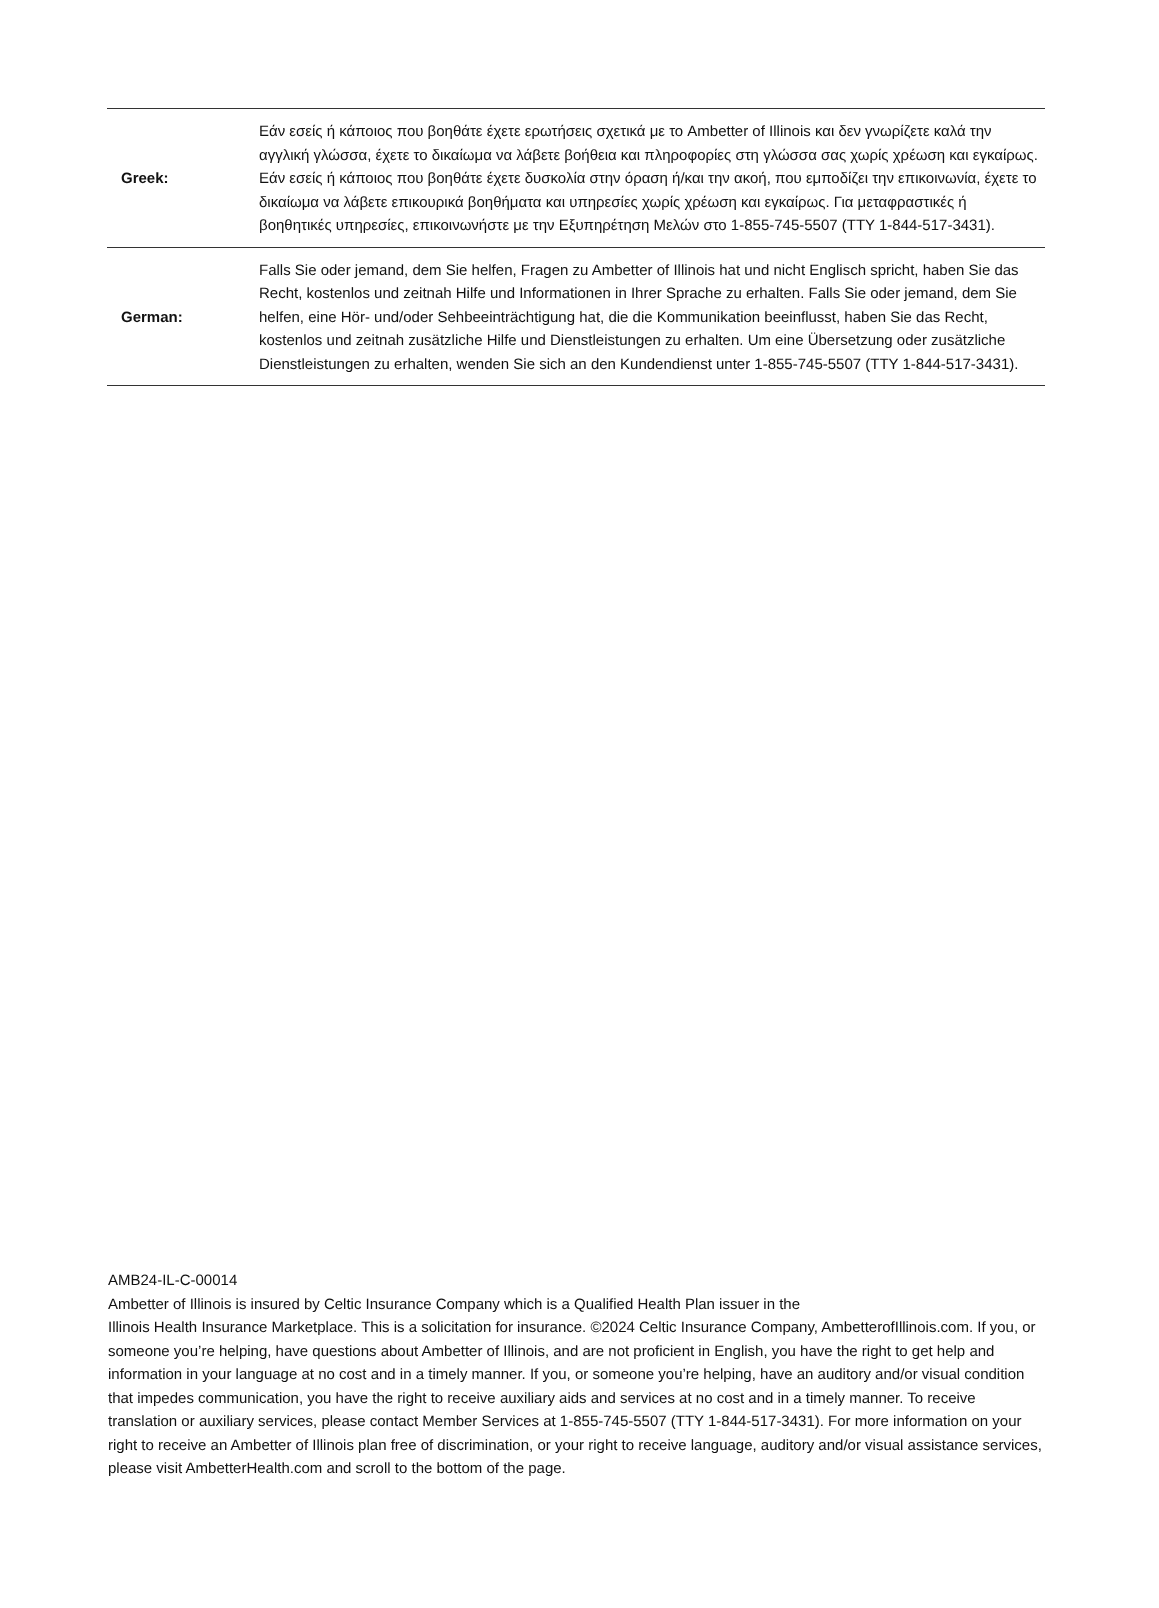| Greek: | Εάν εσείς ή κάποιος που βοηθάτε έχετε ερωτήσεις σχετικά με το Ambetter of Illinois και δεν γνωρίζετε καλά την αγγλική γλώσσα, έχετε το δικαίωμα να λάβετε βοήθεια και πληροφορίες στη γλώσσα σας χωρίς χρέωση και εγκαίρως. Εάν εσείς ή κάποιος που βοηθάτε έχετε δυσκολία στην όραση ή/και την ακοή, που εμποδίζει την επικοινωνία, έχετε το δικαίωμα να λάβετε επικουρικά βοηθήματα και υπηρεσίες χωρίς χρέωση και εγκαίρως. Για μεταφραστικές ή βοηθητικές υπηρεσίες, επικοινωνήστε με την Εξυπηρέτηση Μελών στο 1-855-745-5507 (TTY 1-844-517-3431). |
| German: | Falls Sie oder jemand, dem Sie helfen, Fragen zu Ambetter of Illinois hat und nicht Englisch spricht, haben Sie das Recht, kostenlos und zeitnah Hilfe und Informationen in Ihrer Sprache zu erhalten. Falls Sie oder jemand, dem Sie helfen, eine Hör- und/oder Sehbeeinträchtigung hat, die die Kommunikation beeinflusst, haben Sie das Recht, kostenlos und zeitnah zusätzliche Hilfe und Dienstleistungen zu erhalten. Um eine Übersetzung oder zusätzliche Dienstleistungen zu erhalten, wenden Sie sich an den Kundendienst unter 1-855-745-5507 (TTY 1-844-517-3431). |
AMB24-IL-C-00014
Ambetter of Illinois is insured by Celtic Insurance Company which is a Qualified Health Plan issuer in the
Illinois Health Insurance Marketplace. This is a solicitation for insurance. ©2024 Celtic Insurance Company, AmbetterofIllinois.com. If you, or someone you’re helping, have questions about Ambetter of Illinois, and are not proficient in English, you have the right to get help and information in your language at no cost and in a timely manner. If you, or someone you’re helping, have an auditory and/or visual condition that impedes communication, you have the right to receive auxiliary aids and services at no cost and in a timely manner. To receive translation or auxiliary services, please contact Member Services at 1-855-745-5507 (TTY 1-844-517-3431). For more information on your right to receive an Ambetter of Illinois plan free of discrimination, or your right to receive language, auditory and/or visual assistance services, please visit AmbetterHealth.com and scroll to the bottom of the page.